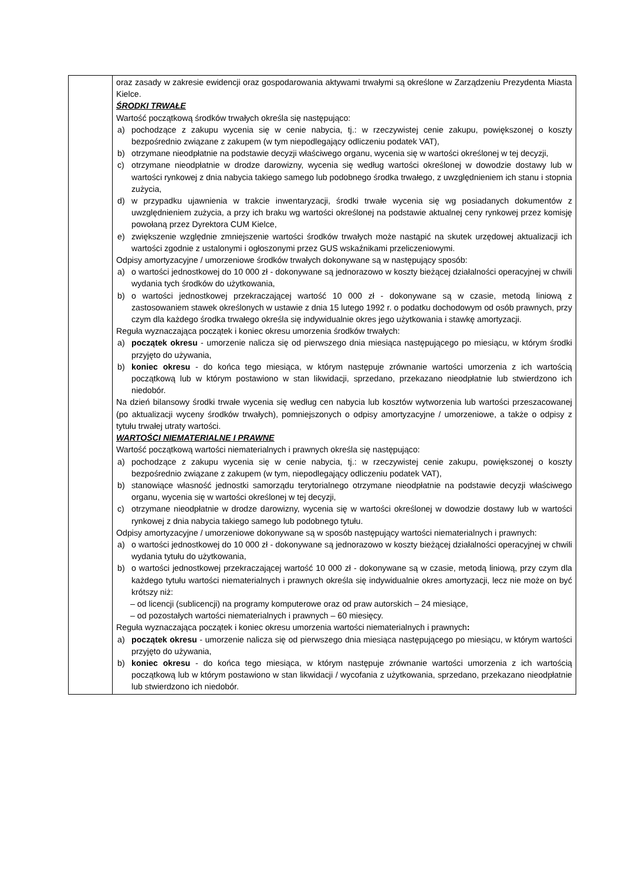| | oraz zasady w zakresie ewidencji oraz gospodarowania aktywami trwałymi są określone w Zarządzeniu Prezydenta Miasta Kielce. ŚRODKI TRWAŁE Wartość początkową środków trwałych określa się następująco: a) pochodzące z zakupu wycenia się w cenie nabycia, tj.: w rzeczywistej cenie zakupu, powiększonej o koszty bezpośrednio związane z zakupem (w tym niepodlegający odliczeniu podatek VAT), b) otrzymane nieodpłatnie na podstawie decyzji właściwego organu, wycenia się w wartości określonej w tej decyzji, c) otrzymane nieodpłatnie w drodze darowizny, wycenia się według wartości określonej w dowodzie dostawy lub w wartości rynkowej z dnia nabycia takiego samego lub podobnego środka trwałego, z uwzględnieniem ich stanu i stopnia zużycia, d) w przypadku ujawnienia w trakcie inwentaryzacji, środki trwałe wycenia się wg posiadanych dokumentów z uwzględnieniem zużycia, a przy ich braku wg wartości określonej na podstawie aktualnej ceny rynkowej przez komisję powołaną przez Dyrektora CUM Kielce, e) zwiększenie względnie zmniejszenie wartości środków trwałych może nastąpić na skutek urzędowej aktualizacji ich wartości zgodnie z ustalonymi i ogłoszonymi przez GUS wskaźnikami przeliczeniowymi. Odpisy amortyzacyjne / umorzeniowe środków trwałych dokonywane są w następujący sposób: a) o wartości jednostkowej do 10 000 zł - dokonywane są jednorazowo w koszty bieżącej działalności operacyjnej w chwili wydania tych środków do użytkowania, b) o wartości jednostkowej przekraczającej wartość 10 000 zł - dokonywane są w czasie, metodą liniową z zastosowaniem stawek określonych w ustawie z dnia 15 lutego 1992 r. o podatku dochodowym od osób prawnych, przy czym dla każdego środka trwałego określa się indywidualnie okres jego użytkowania i stawkę amortyzacji. Reguła wyznaczająca początek i koniec okresu umorzenia środków trwałych: a) początek okresu - umorzenie nalicza się od pierwszego dnia miesiąca następującego po miesiącu, w którym środki przyjęto do używania, b) koniec okresu - do końca tego miesiąca, w którym następuje zrównanie wartości umorzenia z ich wartością początkową lub w którym postawiono w stan likwidacji, sprzedano, przekazano nieodpłatnie lub stwierdzono ich niedobór. Na dzień bilansowy środki trwałe wycenia się według cen nabycia lub kosztów wytworzenia lub wartości przeszacowanej (po aktualizacji wyceny środków trwałych), pomniejszonych o odpisy amortyzacyjne / umorzeniowe, a także o odpisy z tytułu trwałej utraty wartości. WARTOŚCI NIEMATERIALNE I PRAWNE Wartość początkową wartości niematerialnych i prawnych określa się następująco: a) pochodzące z zakupu wycenia się w cenie nabycia, tj.: w rzeczywistej cenie zakupu, powiększonej o koszty bezpośrednio związane z zakupem (w tym, niepodlegający odliczeniu podatek VAT), b) stanowiące własność jednostki samorządu terytorialnego otrzymane nieodpłatnie na podstawie decyzji właściwego organu, wycenia się w wartości określonej w tej decyzji, c) otrzymane nieodpłatnie w drodze darowizny, wycenia się w wartości określonej w dowodzie dostawy lub w wartości rynkowej z dnia nabycia takiego samego lub podobnego tytułu. Odpisy amortyzacyjne / umorzeniowe dokonywane są w sposób następujący wartości niematerialnych i prawnych: a) o wartości jednostkowej do 10 000 zł - dokonywane są jednorazowo w koszty bieżącej działalności operacyjnej w chwili wydania tytułu do użytkowania, b) o wartości jednostkowej przekraczającej wartość 10 000 zł - dokonywane są w czasie, metodą liniową, przy czym dla każdego tytułu wartości niematerialnych i prawnych określa się indywidualnie okres amortyzacji, lecz nie może on być krótszy niż: – od licencji (sublicencji) na programy komputerowe oraz od praw autorskich – 24 miesiące, – od pozostałych wartości niematerialnych i prawnych – 60 miesięcy. Reguła wyznaczająca początek i koniec okresu umorzenia wartości niematerialnych i prawnych : a) początek okresu - umorzenie nalicza się od pierwszego dnia miesiąca następującego po miesiącu, w którym wartości przyjęto do używania, b) koniec okresu - do końca tego miesiąca, w którym następuje zrównanie wartości umorzenia z ich wartością początkową lub w którym postawiono w stan likwidacji / wycofania z użytkowania, sprzedano, przekazano nieodpłatnie lub stwierdzono ich niedobór. |